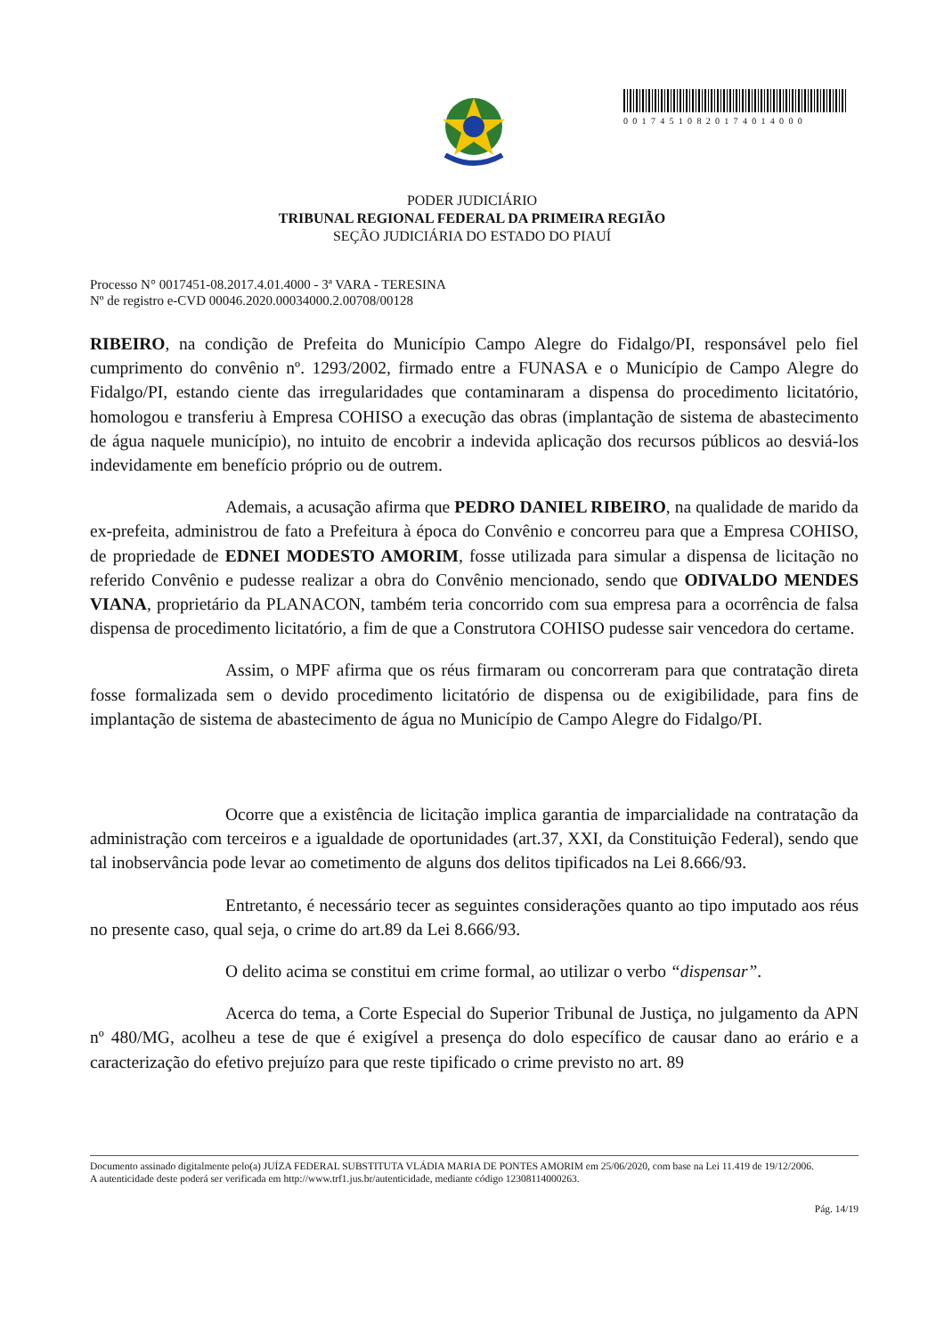00174510820174014000
PODER JUDICIÁRIO
TRIBUNAL REGIONAL FEDERAL DA PRIMEIRA REGIÃO
SEÇÃO JUDICIÁRIA DO ESTADO DO PIAUÍ
Processo N° 0017451-08.2017.4.01.4000 - 3ª VARA - TERESINA
Nº de registro e-CVD 00046.2020.00034000.2.00708/00128
RIBEIRO, na condição de Prefeita do Município Campo Alegre do Fidalgo/PI, responsável pelo fiel cumprimento do convênio nº. 1293/2002, firmado entre a FUNASA e o Município de Campo Alegre do Fidalgo/PI, estando ciente das irregularidades que contaminaram a dispensa do procedimento licitatório, homologou e transferiu à Empresa COHISO a execução das obras (implantação de sistema de abastecimento de água naquele município), no intuito de encobrir a indevida aplicação dos recursos públicos ao desviá-los indevidamente em benefício próprio ou de outrem.
Ademais, a acusação afirma que PEDRO DANIEL RIBEIRO, na qualidade de marido da ex-prefeita, administrou de fato a Prefeitura à época do Convênio e concorreu para que a Empresa COHISO, de propriedade de EDNEI MODESTO AMORIM, fosse utilizada para simular a dispensa de licitação no referido Convênio e pudesse realizar a obra do Convênio mencionado, sendo que ODIVALDO MENDES VIANA, proprietário da PLANACON, também teria concorrido com sua empresa para a ocorrência de falsa dispensa de procedimento licitatório, a fim de que a Construtora COHISO pudesse sair vencedora do certame.
Assim, o MPF afirma que os réus firmaram ou concorreram para que contratação direta fosse formalizada sem o devido procedimento licitatório de dispensa ou de exigibilidade, para fins de implantação de sistema de abastecimento de água no Município de Campo Alegre do Fidalgo/PI.
Ocorre que a existência de licitação implica garantia de imparcialidade na contratação da administração com terceiros e a igualdade de oportunidades (art.37, XXI, da Constituição Federal), sendo que tal inobservância pode levar ao cometimento de alguns dos delitos tipificados na Lei 8.666/93.
Entretanto, é necessário tecer as seguintes considerações quanto ao tipo imputado aos réus no presente caso, qual seja, o crime do art.89 da Lei 8.666/93.
O delito acima se constitui em crime formal, ao utilizar o verbo “dispensar”.
Acerca do tema, a Corte Especial do Superior Tribunal de Justiça, no julgamento da APN nº 480/MG, acolheu a tese de que é exigível a presença do dolo específico de causar dano ao erário e a caracterização do efetivo prejuízo para que reste tipificado o crime previsto no art. 89
Documento assinado digitalmente pelo(a) JUÍZA FEDERAL SUBSTITUTA VLÁDIA MARIA DE PONTES AMORIM em 25/06/2020, com base na Lei 11.419 de 19/12/2006.
A autenticidade deste poderá ser verificada em http://www.trf1.jus.br/autenticidade, mediante código 12308114000263.
Pág. 14/19